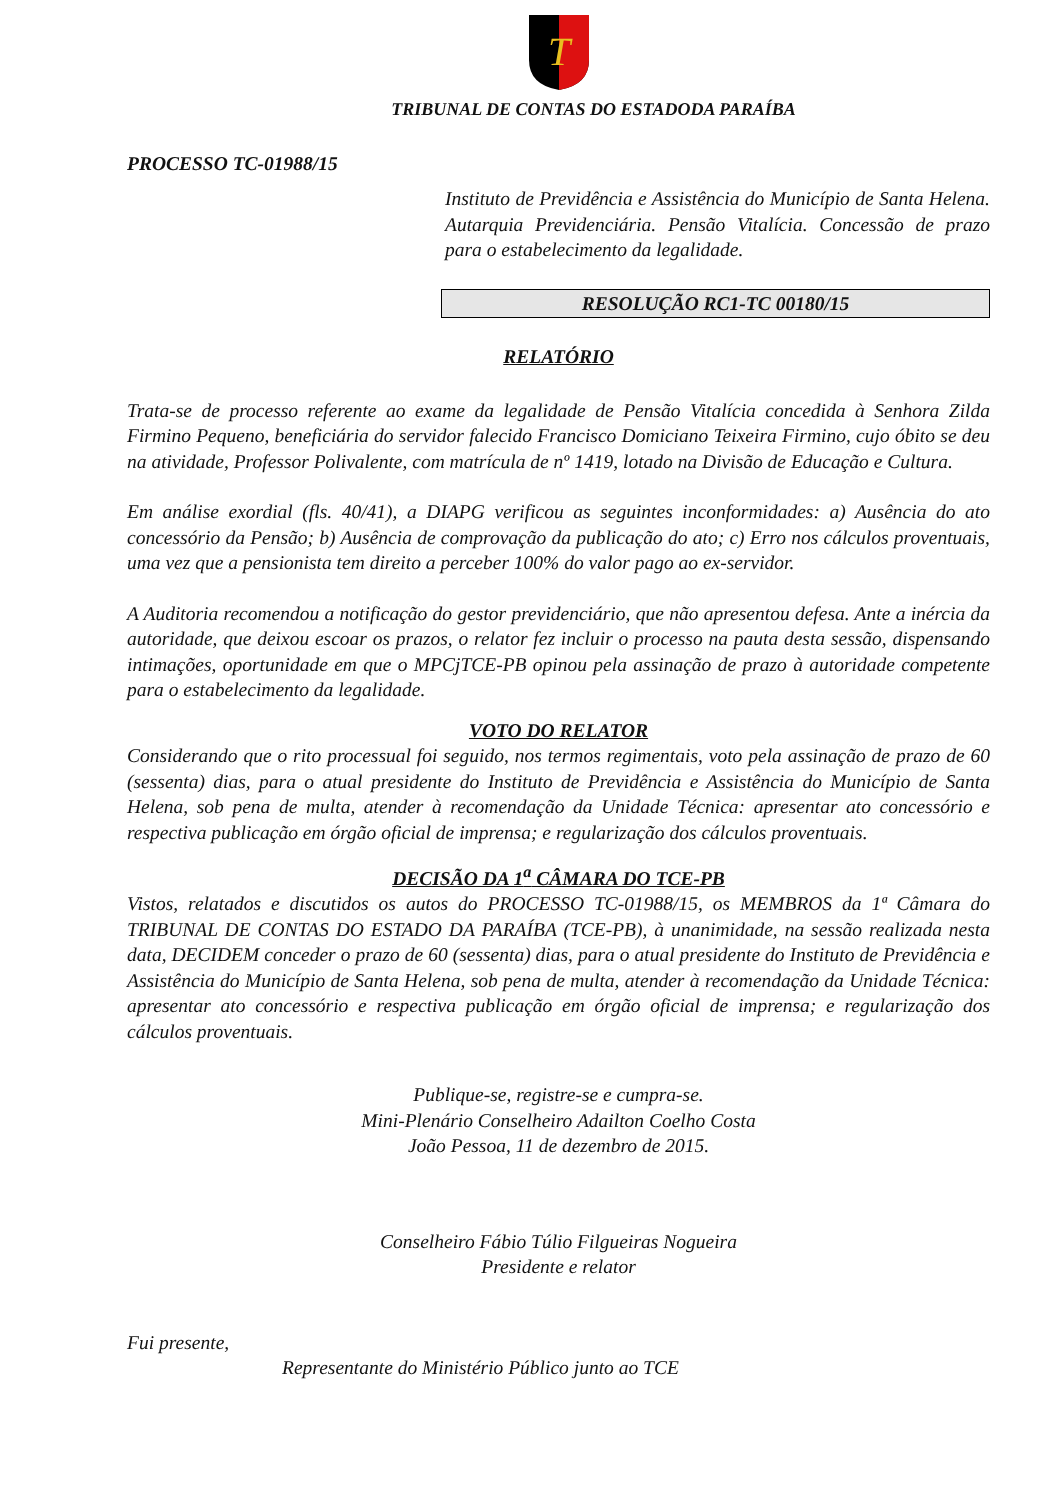T
TRIBUNAL DE CONTAS DO ESTADODA PARAÍBA
PROCESSO TC-01988/15
Instituto de Previdência e Assistência do Município de Santa Helena. Autarquia Previdenciária. Pensão Vitalícia. Concessão de prazo para o estabelecimento da legalidade.
RESOLUÇÃO RC1-TC 00180/15
RELATÓRIO
Trata-se de processo referente ao exame da legalidade de Pensão Vitalícia concedida à Senhora Zilda Firmino Pequeno, beneficiária do servidor falecido Francisco Domiciano Teixeira Firmino, cujo óbito se deu na atividade, Professor Polivalente, com matrícula de nº 1419, lotado na Divisão de Educação e Cultura.
Em análise exordial (fls. 40/41), a DIAPG verificou as seguintes inconformidades: a) Ausência do ato concessório da Pensão; b) Ausência de comprovação da publicação do ato; c) Erro nos cálculos proventuais, uma vez que a pensionista tem direito a perceber 100% do valor pago ao ex-servidor.
A Auditoria recomendou a notificação do gestor previdenciário, que não apresentou defesa. Ante a inércia da autoridade, que deixou escoar os prazos, o relator fez incluir o processo na pauta desta sessão, dispensando intimações, oportunidade em que o MPCjTCE-PB opinou pela assinação de prazo à autoridade competente para o estabelecimento da legalidade.
VOTO DO RELATOR
Considerando que o rito processual foi seguido, nos termos regimentais, voto pela assinação de prazo de 60 (sessenta) dias, para o atual presidente do Instituto de Previdência e Assistência do Município de Santa Helena, sob pena de multa, atender à recomendação da Unidade Técnica: apresentar ato concessório e respectiva publicação em órgão oficial de imprensa; e regularização dos cálculos proventuais.
DECISÃO DA 1<sup>a</sup> CÂMARA DO TCE-PB
Vistos, relatados e discutidos os autos do PROCESSO TC-01988/15, os MEMBROS da 1ª Câmara do TRIBUNAL DE CONTAS DO ESTADO DA PARAÍBA (TCE-PB), à unanimidade, na sessão realizada nesta data, DECIDEM conceder o prazo de 60 (sessenta) dias, para o atual presidente do Instituto de Previdência e Assistência do Município de Santa Helena, sob pena de multa, atender à recomendação da Unidade Técnica: apresentar ato concessório e respectiva publicação em órgão oficial de imprensa; e regularização dos cálculos proventuais.
Publique-se, registre-se e cumpra-se.
Mini-Plenário Conselheiro Adailton Coelho Costa
João Pessoa, 11 de dezembro de 2015.
Conselheiro Fábio Túlio Filgueiras Nogueira
Presidente e relator
Fui presente,
Representante do Ministério Público junto ao TCE